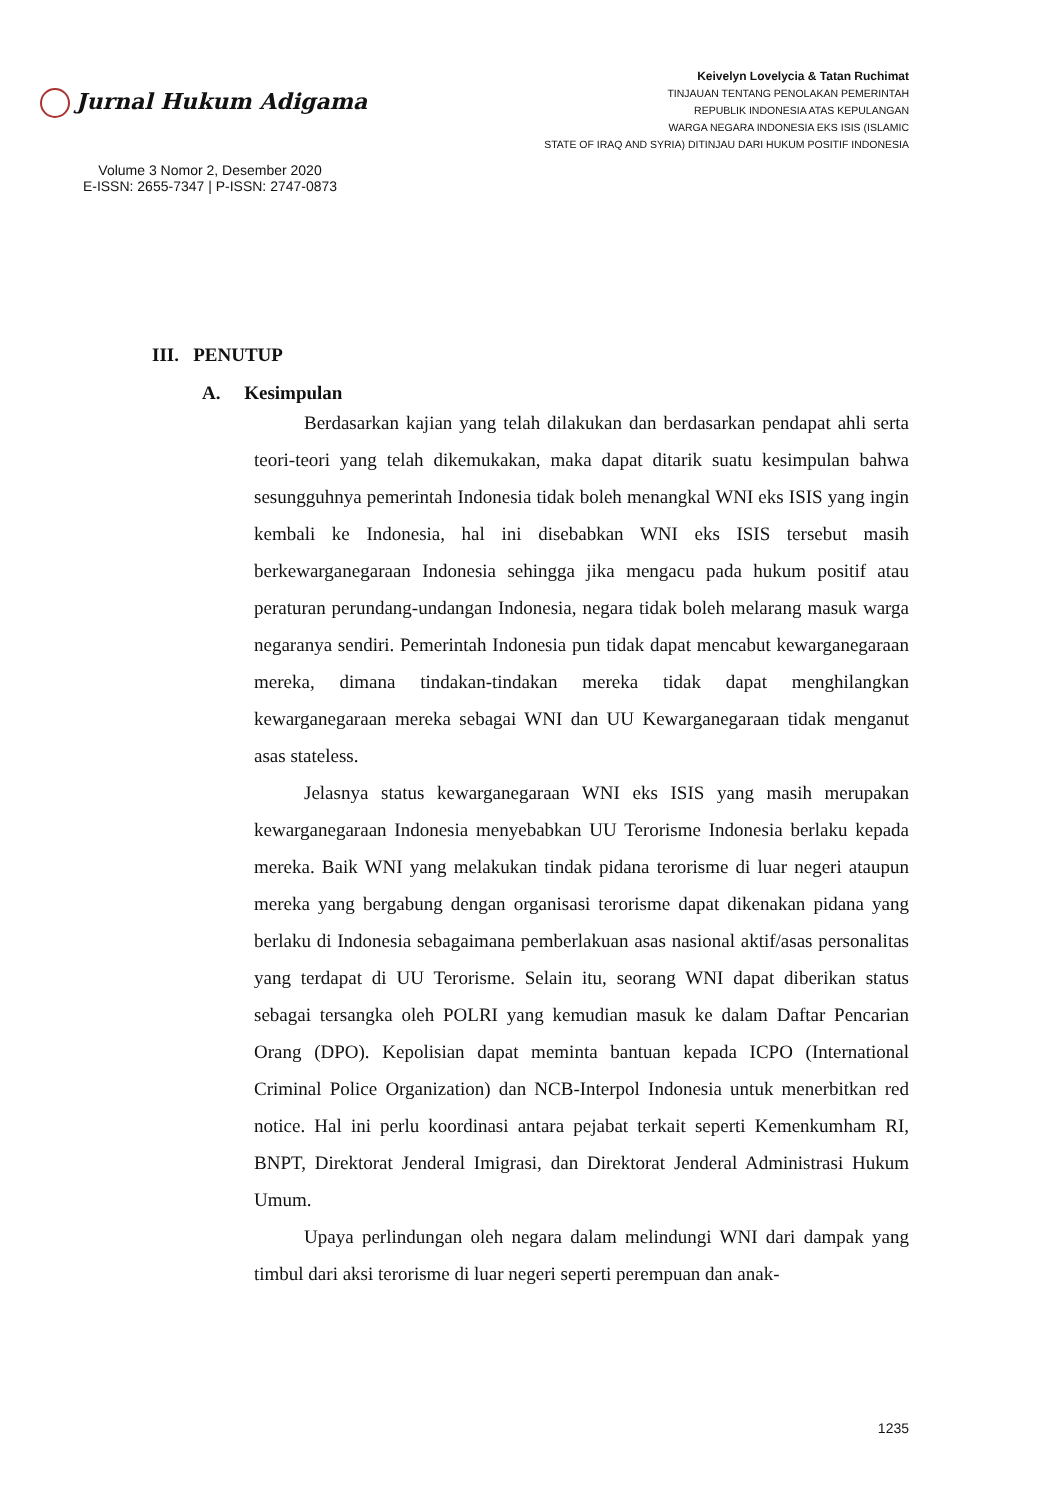Jurnal Hukum Adigama
Volume 3 Nomor 2, Desember 2020
E-ISSN: 2655-7347 | P-ISSN: 2747-0873
Keivelyn Lovelycia & Tatan Ruchimat
TINJAUAN TENTANG PENOLAKAN PEMERINTAH
REPUBLIK INDONESIA ATAS KEPULANGAN
WARGA NEGARA INDONESIA EKS ISIS (ISLAMIC
STATE OF IRAQ AND SYRIA) DITINJAU DARI HUKUM POSITIF INDONESIA
III. PENUTUP
A. Kesimpulan
Berdasarkan kajian yang telah dilakukan dan berdasarkan pendapat ahli serta teori-teori yang telah dikemukakan, maka dapat ditarik suatu kesimpulan bahwa sesungguhnya pemerintah Indonesia tidak boleh menangkal WNI eks ISIS yang ingin kembali ke Indonesia, hal ini disebabkan WNI eks ISIS tersebut masih berkewarganegaraan Indonesia sehingga jika mengacu pada hukum positif atau peraturan perundang-undangan Indonesia, negara tidak boleh melarang masuk warga negaranya sendiri. Pemerintah Indonesia pun tidak dapat mencabut kewarganegaraan mereka, dimana tindakan-tindakan mereka tidak dapat menghilangkan kewarganegaraan mereka sebagai WNI dan UU Kewarganegaraan tidak menganut asas stateless.
Jelasnya status kewarganegaraan WNI eks ISIS yang masih merupakan kewarganegaraan Indonesia menyebabkan UU Terorisme Indonesia berlaku kepada mereka. Baik WNI yang melakukan tindak pidana terorisme di luar negeri ataupun mereka yang bergabung dengan organisasi terorisme dapat dikenakan pidana yang berlaku di Indonesia sebagaimana pemberlakuan asas nasional aktif/asas personalitas yang terdapat di UU Terorisme. Selain itu, seorang WNI dapat diberikan status sebagai tersangka oleh POLRI yang kemudian masuk ke dalam Daftar Pencarian Orang (DPO). Kepolisian dapat meminta bantuan kepada ICPO (International Criminal Police Organization) dan NCB-Interpol Indonesia untuk menerbitkan red notice. Hal ini perlu koordinasi antara pejabat terkait seperti Kemenkumham RI, BNPT, Direktorat Jenderal Imigrasi, dan Direktorat Jenderal Administrasi Hukum Umum.
Upaya perlindungan oleh negara dalam melindungi WNI dari dampak yang timbul dari aksi terorisme di luar negeri seperti perempuan dan anak-
1235